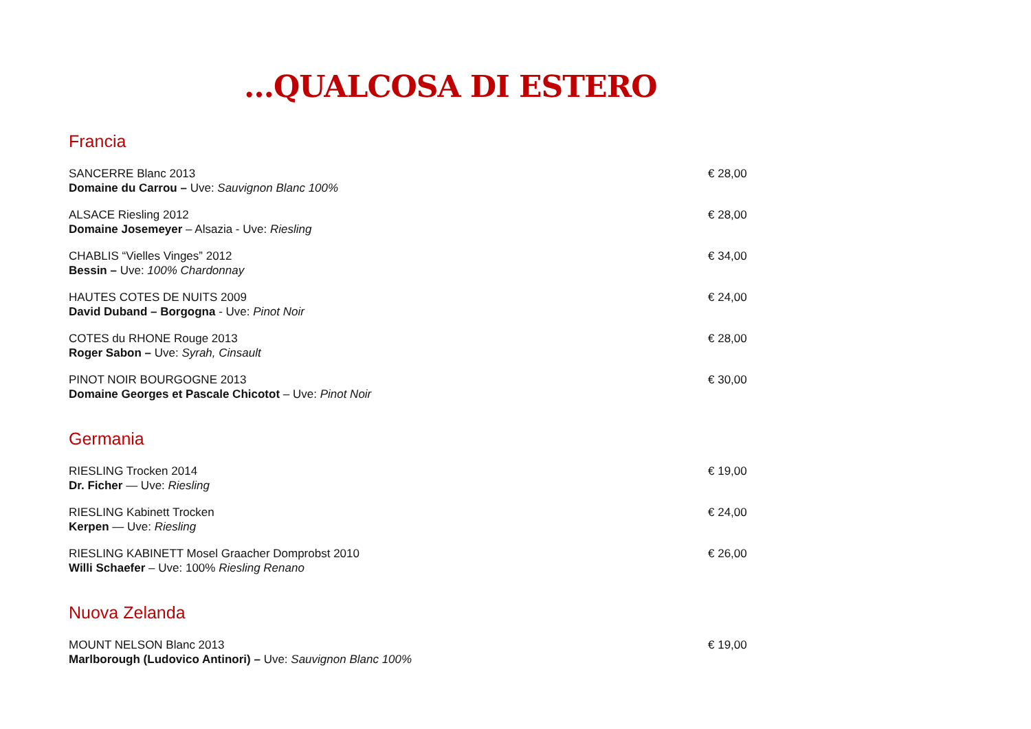…QUALCOSA DI ESTERO
Francia
SANCERRE Blanc 2013
Domaine du Carrou – Uve: Sauvignon Blanc 100%
€ 28,00
ALSACE Riesling 2012
Domaine Josemeyer – Alsazia - Uve: Riesling
€ 28,00
CHABLIS “Vielles Vinges” 2012
Bessin – Uve: 100% Chardonnay
€ 34,00
HAUTES COTES DE NUITS 2009
David Duband – Borgogna - Uve: Pinot Noir
€ 24,00
COTES du RHONE Rouge 2013
Roger Sabon – Uve: Syrah, Cinsault
€ 28,00
PINOT NOIR BOURGOGNE 2013
Domaine Georges et Pascale Chicotot – Uve: Pinot Noir
€ 30,00
Germania
RIESLING Trocken 2014
Dr. Ficher — Uve: Riesling
€ 19,00
RIESLING Kabinett Trocken
Kerpen — Uve: Riesling
€ 24,00
RIESLING KABINETT Mosel Graacher Domprobst 2010
Willi Schaefer – Uve: 100% Riesling Renano
€ 26,00
Nuova Zelanda
MOUNT NELSON Blanc 2013
Marlborough (Ludovico Antinori) – Uve: Sauvignon Blanc 100%
€ 19,00